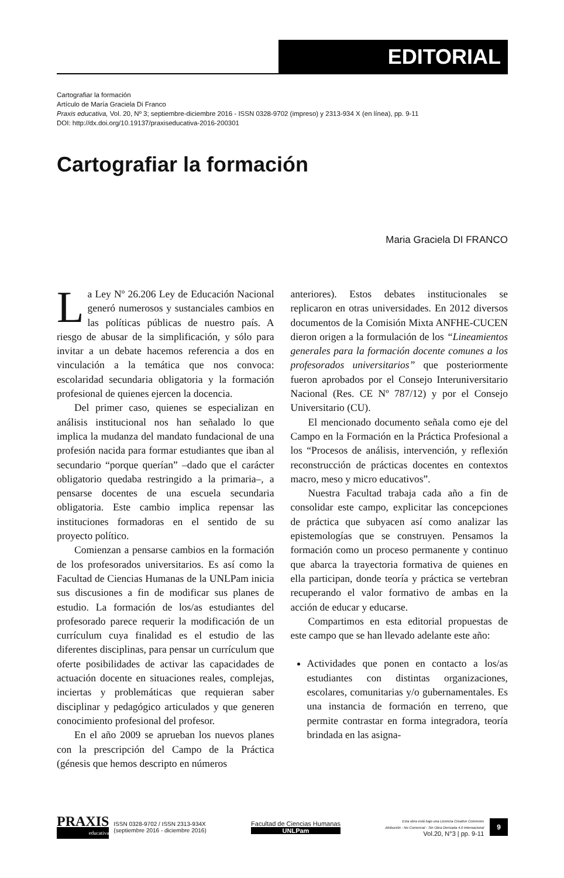EDITORIAL
Cartografiar la formación
Artículo de María Graciela Di Franco
Praxis educativa, Vol. 20, Nº 3; septiembre-diciembre 2016 - ISSN 0328-9702 (impreso) y 2313-934 X (en línea), pp. 9-11
DOI: http://dx.doi.org/10.19137/praxiseducativa-2016-200301
Cartografiar la formación
Maria Graciela DI FRANCO
La Ley Nº 26.206 Ley de Educación Nacional generó numerosos y sustanciales cambios en las políticas públicas de nuestro país. A riesgo de abusar de la simplificación, y sólo para invitar a un debate hacemos referencia a dos en vinculación a la temática que nos convoca: escolaridad secundaria obligatoria y la formación profesional de quienes ejercen la docencia.
Del primer caso, quienes se especializan en análisis institucional nos han señalado lo que implica la mudanza del mandato fundacional de una profesión nacida para formar estudiantes que iban al secundario “porque querían” –dado que el carácter obligatorio quedaba restringido a la primaria–, a pensarse docentes de una escuela secundaria obligatoria. Este cambio implica repensar las instituciones formadoras en el sentido de su proyecto político.
Comienzan a pensarse cambios en la formación de los profesorados universitarios. Es así como la Facultad de Ciencias Humanas de la UNLPam inicia sus discusiones a fin de modificar sus planes de estudio. La formación de los/as estudiantes del profesorado parece requerir la modificación de un currículum cuya finalidad es el estudio de las diferentes disciplinas, para pensar un currículum que oferte posibilidades de activar las capacidades de actuación docente en situaciones reales, complejas, inciertas y problemáticas que requieran saber disciplinar y pedagógico articulados y que generen conocimiento profesional del profesor.
En el año 2009 se aprueban los nuevos planes con la prescripción del Campo de la Práctica (génesis que hemos descripto en números
anteriores). Estos debates institucionales se replicaron en otras universidades. En 2012 diversos documentos de la Comisión Mixta ANFHE-CUCEN dieron origen a la formulación de los “Lineamientos generales para la formación docente comunes a los profesorados universitarios” que posteriormente fueron aprobados por el Consejo Interuniversitario Nacional (Res. CE Nº 787/12) y por el Consejo Universitario (CU).
El mencionado documento señala como eje del Campo en la Formación en la Práctica Profesional a los “Procesos de análisis, intervención, y reflexión reconstrucción de prácticas docentes en contextos macro, meso y micro educativos”.
Nuestra Facultad trabaja cada año a fin de consolidar este campo, explicitar las concepciones de práctica que subyacen así como analizar las epistemologías que se construyen. Pensamos la formación como un proceso permanente y continuo que abarca la trayectoria formativa de quienes en ella participan, donde teoría y práctica se vertebran recuperando el valor formativo de ambas en la acción de educar y educarse.
Compartimos en esta editorial propuestas de este campo que se han llevado adelante este año:
Actividades que ponen en contacto a los/as estudiantes con distintas organizaciones, escolares, comunitarias y/o gubernamentales. Es una instancia de formación en terreno, que permite contrastar en forma integradora, teoría brindada en las asigna-
PRAXIS
educativa
ISSN 0328-9702 / ISSN 2313-934X
(septiembre 2016 - diciembre 2016)
Facultad de Ciencias Humanas
UNLPam
Esta obra está bajo una Licencia Creative Commons
Atribución - No Comercial - Sin Obra Derivada 4.0 Internacional
Vol.20, N°3 | pp. 9-11
9